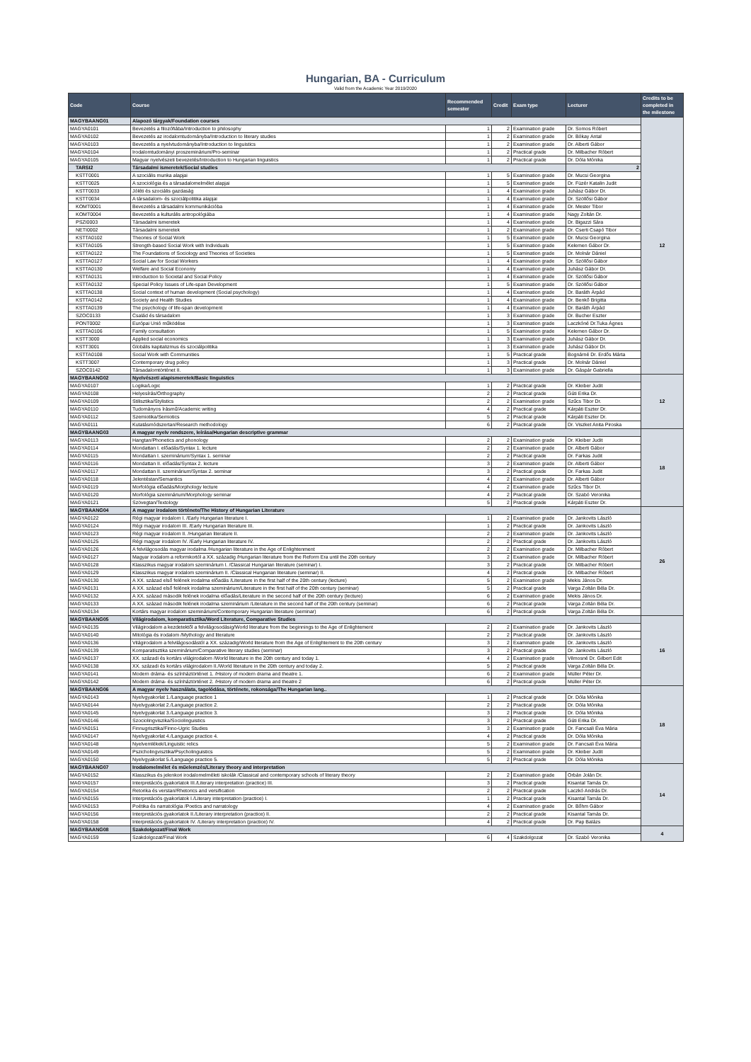Hungarian, BA - Curriculum
Valid from the Academic Year 2019/2020
| Code | Course | Recommended semester | Credit | Exam type | Lecturer | Credits to be completed in the milestone |
| --- | --- | --- | --- | --- | --- | --- |
| MAGYBAANG01 | Alapozó tárgyak/Foundation courses | | | | | 12 |
| MAGYA0101 | Bevezetés a filozófiába/Introduction to philosophy | 1 | 2 | Examination grade | Dr. Somos Róbert | |
| MAGYA0102 | Bevezetés az irodalomtudományba/Introduction to literary studies | 1 | 2 | Examination grade | Dr. Bókay Antal | |
| MAGYA0103 | Bevezetés a nyelvtudományba/Introduction to linguistics | 1 | 2 | Examination grade | Dr. Alberti Gábor | |
| MAGYA0104 | Irodalomtudományi proszeminárium/Pro-seminar | 1 | 2 | Practical grade | Dr. Milbacher Róbert | |
| MAGYA0105 | Magyar nyelvészeti bevezetés/Introduction to Hungarian linguistics | 1 | 2 | Practical grade | Dr. Dóla Mónika | |
| TARSI2 | Társadalmi ismeretek/Social studies | | | | 2 | |
| KSTT0001 | A szociális munka alapjai | 1 | 5 | Examination grade | Dr. Mucsi Georgina | |
| KSTT0025 | A szociológia és a társadalomelmélet alapjai | 1 | 5 | Examination grade | Dr. Füzér Katalin Judit | |
| KSTT0033 | Jóléti és szociális gazdaság | 1 | 4 | Examination grade | Juhász Gábor Dr. | |
| KSTT0034 | A társadalom- és szociálpolitika alapjai | 1 | 4 | Examination grade | Dr. Szöllősi Gábor | |
| KOMT0001 | Bevezetés a társadalmi kommunikációba | 1 | 4 | Examination grade | Dr. Mester Tibor | |
| KOMT0004 | Bevezetés a kulturális antropológiába | 1 | 4 | Examination grade | Nagy Zoltán Dr. | |
| PSZI0003 | Társadalmi ismeretek | 1 | 4 | Examination grade | Dr. Bigazzi Sára | |
| NETI0002 | Társadalmi ismeretek | 1 | 2 | Examination grade | Dr. Cserti Csapó Tibor | |
| KSTTA0102 | Theories of Social Work | 1 | 5 | Examination grade | Dr. Mucsi Georgina | |
| KSTTA0105 | Strength-based Social Work with Individuals | 1 | 5 | Examination grade | Kelemen Gábor Dr. | |
| KSTTA0122 | The Foundations of Sociology and Theories of Societies | 1 | 5 | Examination grade | Dr. Molnár Dániel | |
| KSTTA0127 | Social Law for Social Workers | 1 | 4 | Examination grade | Dr. Szöllősi Gábor | |
| KSTTA0130 | Welfare and Social Economy | 1 | 4 | Examination grade | Juhász Gábor Dr. | |
| KSTTA0131 | Introduction to Societal and Social Policy | 1 | 4 | Examination grade | Dr. Szöllősi Gábor | |
| KSTTA0132 | Special Policy Issues of Life-span Development | 1 | 5 | Examination grade | Dr. Szöllősi Gábor | |
| KSTTA0138 | Social context of human development (Social psychology) | 1 | 4 | Examination grade | Dr. Baráth Árpád | |
| KSTTA0142 | Society and Health Studies | 1 | 4 | Examination grade | Dr. Benkő Brigitta | |
| KSTTA0139 | The psychology of life-span development | 1 | 4 | Examination grade | Dr. Baráth Árpád | |
| SZOC0133 | Család és társadalom | 1 | 3 | Examination grade | Dr. Bucher Eszter | |
| PONT0002 | Európai Unió működése | 1 | 3 | Examination grade | Laczkóné Dr.Tuka Ágnes | |
| KSTTA0106 | Family consultation | 1 | 5 | Examination grade | Kelemen Gábor Dr. | |
| KSTT3000 | Applied social economics | 1 | 3 | Examination grade | Juhász Gábor Dr. | |
| KSTT3001 | Globális kapitalizmus és szociálpolitika | 1 | 3 | Examination grade | Juhász Gábor Dr. | |
| KSTTA0108 | Social Work with Communities | 1 | 5 | Practical grade | Bognárné Dr. Erdős Márta | |
| KSTT3007 | Contemporary drug policy | 1 | 3 | Practical grade | Dr. Molnár Dániel | |
| SZOC0142 | Társadalomtörténet II. | 1 | 3 | Examination grade | Dr. Gáspár Gabriella | |
| MAGYBAANG02 | Nyelvészeti alapismeretek/Basic linguistics | | | | | 12 |
| MAGYA0107 | Logika/Logic | 1 | 2 | Practical grade | Dr. Kleiber Judit | |
| MAGYA0108 | Helyesírás/Orthography | 2 | 2 | Practical grade | Gúti Erika Dr. | |
| MAGYA0109 | Stilisztika/Stylistics | 2 | 2 | Examination grade | Szűcs Tibor Dr. | |
| MAGYA0110 | Tudományos írásmű/Academic writing | 4 | 2 | Practical grade | Kárpáti Eszter Dr. | |
| MAGYA0112 | Szemiotika/Semiotics | 5 | 2 | Practical grade | Kárpáti Eszter Dr. | |
| MAGYA0111 | Kutatásmódszertan/Research methodology | 6 | 2 | Practical grade | Dr. Viszket Anita Piroska | |
| MAGYBAANG03 | A magyar nyelv rendszere, leírása/Hungarian descriptive grammar | | | | | 18 |
| MAGYA0113 | Hangtan/Phonetics and phonology | 2 | 2 | Examination grade | Dr. Kleiber Judit | |
| MAGYA0114 | Mondattan I. előadás/Syntax 1. lecture | 2 | 2 | Examination grade | Dr. Alberti Gábor | |
| MAGYA0115 | Mondattan I. szeminárium/Syntax 1. seminar | 2 | 2 | Practical grade | Dr. Farkas Judit | |
| MAGYA0116 | Mondattan II. előadás/Syntax 2. lecture | 3 | 2 | Examination grade | Dr. Alberti Gábor | |
| MAGYA0117 | Mondattan II. szeminárium/Syntax 2. seminar | 3 | 2 | Practical grade | Dr. Farkas Judit | |
| MAGYA0118 | Jelentéstan/Semantics | 4 | 2 | Examination grade | Dr. Alberti Gábor | |
| MAGYA0119 | Morfológia előadás/Morphology lecture | 4 | 2 | Examination grade | Szűcs Tibor Dr. | |
| MAGYA0120 | Morfológia szeminárium/Morphology seminar | 4 | 2 | Practical grade | Dr. Szabó Veronika | |
| MAGYA0121 | Szövegtan/Textology | 5 | 2 | Practical grade | Kárpáti Eszter Dr. | |
| MAGYBAANG04 | A magyar irodalom története/The History of Hungarian Literature | | | | | 26 |
| MAGYA0122 | Régi magyar irodalom I. /Early Hungarian literature I. | 1 | 2 | Examination grade | Dr. Jankovits László | |
| MAGYA0124 | Régi magyar irodalom III. /Early Hungarian literature III. | 1 | 2 | Practical grade | Dr. Jankovits László | |
| MAGYA0123 | Régi magyar irodalom II. /Hungarian literature II. | 2 | 2 | Examination grade | Dr. Jankovits László | |
| MAGYA0125 | Régi magyar irodalom IV. /Early Hungarian literature IV. | 2 | 2 | Practical grade | Dr. Jankovits László | |
| MAGYA0126 | A felvilágosodás magyar irodalma /Hungarian literature in the Age of Enlightenment | 2 | 2 | Examination grade | Dr. Milbacher Róbert | |
| MAGYA0127 | Magyar irodalom a reformkortól a XX. századig /Hungarian literature from the Reform Era until the 20th century | 3 | 2 | Examination grade | Dr. Milbacher Róbert | |
| MAGYA0128 | Klasszikus magyar irodalom szeminárium I. /Classical Hungarian literature (seminar) I. | 3 | 2 | Practical grade | Dr. Milbacher Róbert | |
| MAGYA0129 | Klasszikus magyar irodalom szeminárium II. /Classical Hungarian literature (seminar) II. | 4 | 2 | Practical grade | Dr. Milbacher Róbert | |
| MAGYA0130 | A XX. század első felének irodalma előadás /Literature in the first half of the 20th century (lecture) | 5 | 2 | Examination grade | Mekis János Dr. | |
| MAGYA0131 | A XX. század első felének irodalma szeminárium/Literature in the first half of the 20th century (seminar) | 5 | 2 | Practical grade | Varga Zoltán Béla Dr. | |
| MAGYA0132 | A XX. század második felének irodalma előadás/Literature in the second half of the 20th century (lecture) | 6 | 2 | Examination grade | Mekis János Dr. | |
| MAGYA0133 | A XX. század második felének irodalma szeminárium /Literature in the second half of the 20th century (seminar) | 6 | 2 | Practical grade | Varga Zoltán Béla Dr. | |
| MAGYA0134 | Kortárs magyar irodalom szeminárium/Contemporary Hungarian literature (seminar) | 6 | 2 | Practical grade | Varga Zoltán Béla Dr. | |
| MAGYBAANG05 | Világirodalom, komparatisztika/Word Literature, Comparative Studies | | | | | 16 |
| MAGYA0135 | Világirodalom a kezdetektől a felvilágosodásig/World literature from the beginnings to the Age of Enlightement | 2 | 2 | Examination grade | Dr. Jankovits László | |
| MAGYA0140 | Mitológia és irodalom /Mythology and literature | 2 | 2 | Practical grade | Dr. Jankovits László | |
| MAGYA0136 | Világirodalom a felvilágosodástól a XX. századig/World literature from the Age of Enlightement to the 20th century | 3 | 2 | Examination grade | Dr. Jankovits László | |
| MAGYA0139 | Komparatisztika szeminárium/Comparative literary studies (seminar) | 3 | 2 | Practical grade | Dr. Jankovits László | |
| MAGYA0137 | XX. századi és kortárs világirodalom /World literature in the 20th century and today 1. | 4 | 2 | Examination grade | Vilmosné Dr. Gilbert Edit | |
| MAGYA0138 | XX. századi és kortárs világirodalom II./World literature in the 20th century and today 2. | 5 | 2 | Practical grade | Varga Zoltán Béla Dr. | |
| MAGYA0141 | Modern dráma- és színháztörténet 1. /History of modern drama and theatre 1. | 6 | 2 | Examination grade | Müller Péter Dr. | |
| MAGYA0142 | Modern dráma- és színháztörténet 2. /History of modern drama and theatre 2 | 6 | 2 | Practical grade | Müller Péter Dr. | |
| MAGYBAANG06 | A magyar nyelv használata, tagolódása, története, rokonsága/The Hungarian lang.. | | | | | 18 |
| MAGYA0143 | Nyelvgyakorlat 1./Language practice 1 | 1 | 2 | Practical grade | Dr. Dóla Mónika | |
| MAGYA0144 | Nyelvgyakorlat 2./Language practice 2. | 2 | 2 | Practical grade | Dr. Dóla Mónika | |
| MAGYA0145 | Nyelvgyakorlat 3./Language practice 3. | 3 | 2 | Practical grade | Dr. Dóla Mónika | |
| MAGYA0146 | Szociolingviszika/Sociolinguistics | 3 | 2 | Practical grade | Gúti Erika Dr. | |
| MAGYA0151 | Finnugrisztika/Finno-Ugric Studies | 3 | 2 | Examination grade | Dr. Fancsali Éva Mária | |
| MAGYA0147 | Nyelvgyakorlat 4./Language practice 4. | 4 | 2 | Practical grade | Dr. Dóla Mónika | |
| MAGYA0148 | Nyelvemlékek/Linguistic relics | 5 | 2 | Examination grade | Dr. Fancsali Éva Mária | |
| MAGYA0149 | Pszicholingvisztika/Psycholinguistics | 5 | 2 | Examination grade | Dr. Kleiber Judit | |
| MAGYA0150 | Nyelvgyakorlat 5./Language practice 5. | 5 | 2 | Practical grade | Dr. Dóla Mónika | |
| MAGYBAANG07 | Irodalomelmélet és műelemzés/Literary theory and interpretation | | | | | 14 |
| MAGYA0152 | Klasszikus és jelenkori irodalomelméleti iskolák /Classical and contemporary schools of literary theory | 2 | 2 | Examination grade | Orbán Jolán Dr. | |
| MAGYA0157 | Interpretációs gyakorlatok III./Literary interpretation (practice) III. | 3 | 2 | Practical grade | Kisantal Tamás Dr. | |
| MAGYA0154 | Retorika és verstan/Rhetorics and versification | 2 | 2 | Practical grade | Laczkó András Dr. | |
| MAGYA0155 | Interpretációs gyakorlatok I./Literary interpretation (practice) I. | 1 | 2 | Practical grade | Kisantal Tamás Dr. | |
| MAGYA0153 | Poétika és narratológia /Poetics and narratology | 4 | 2 | Examination grade | Dr. Bőhm Gábor | |
| MAGYA0156 | Interpretációs gyakorlatok II./Literary interpretation (practice) II. | 2 | 2 | Practical grade | Kisantal Tamás Dr. | |
| MAGYA0158 | Interpretációs gyakorlatok IV. /Literary interpretation (practice) IV. | 4 | 2 | Practical grade | Dr. Pap Balázs | |
| MAGYBAANG08 | Szakdolgozat/Final Work | | | | | 4 |
| MAGYA0159 | Szakdolgozat/Final Work | 6 | 4 | Szakdolgozat | Dr. Szabó Veronika | |